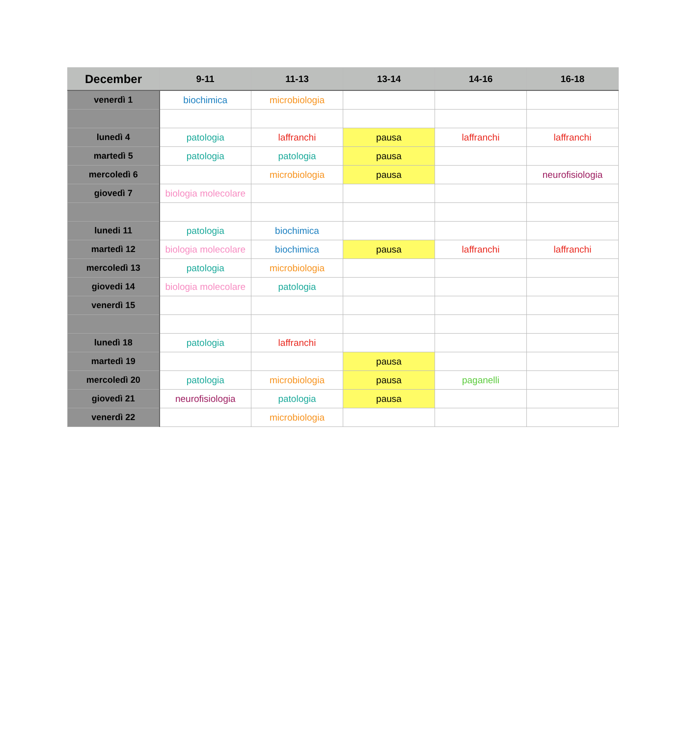| December | 9-11 | 11-13 | 13-14 | 14-16 | 16-18 |
| --- | --- | --- | --- | --- | --- |
| venerdì 1 | biochimica | microbiologia | | | |
| lunedì 4 | patologia | laffranchi | pausa | laffranchi | laffranchi |
| martedì 5 | patologia | patologia | pausa | | |
| mercoledì 6 | | microbiologia | pausa | | neurofisiologia |
| giovedì 7 | biologia molecolare | | | | |
| lunedi 11 | patologia | biochimica | | | |
| martedì 12 | biologia molecolare | biochimica | pausa | laffranchi | laffranchi |
| mercoledì 13 | patologia | microbiologia | | | |
| giovedi 14 | biologia molecolare | patologia | | | |
| venerdì 15 | | | | | |
| lunedì 18 | patologia | laffranchi | | | |
| martedì 19 | | | pausa | | |
| mercoledì 20 | patologia | microbiologia | pausa | paganelli | |
| giovedì 21 | neurofisiologia | patologia | pausa | | |
| venerdì 22 | | microbiologia | | | |